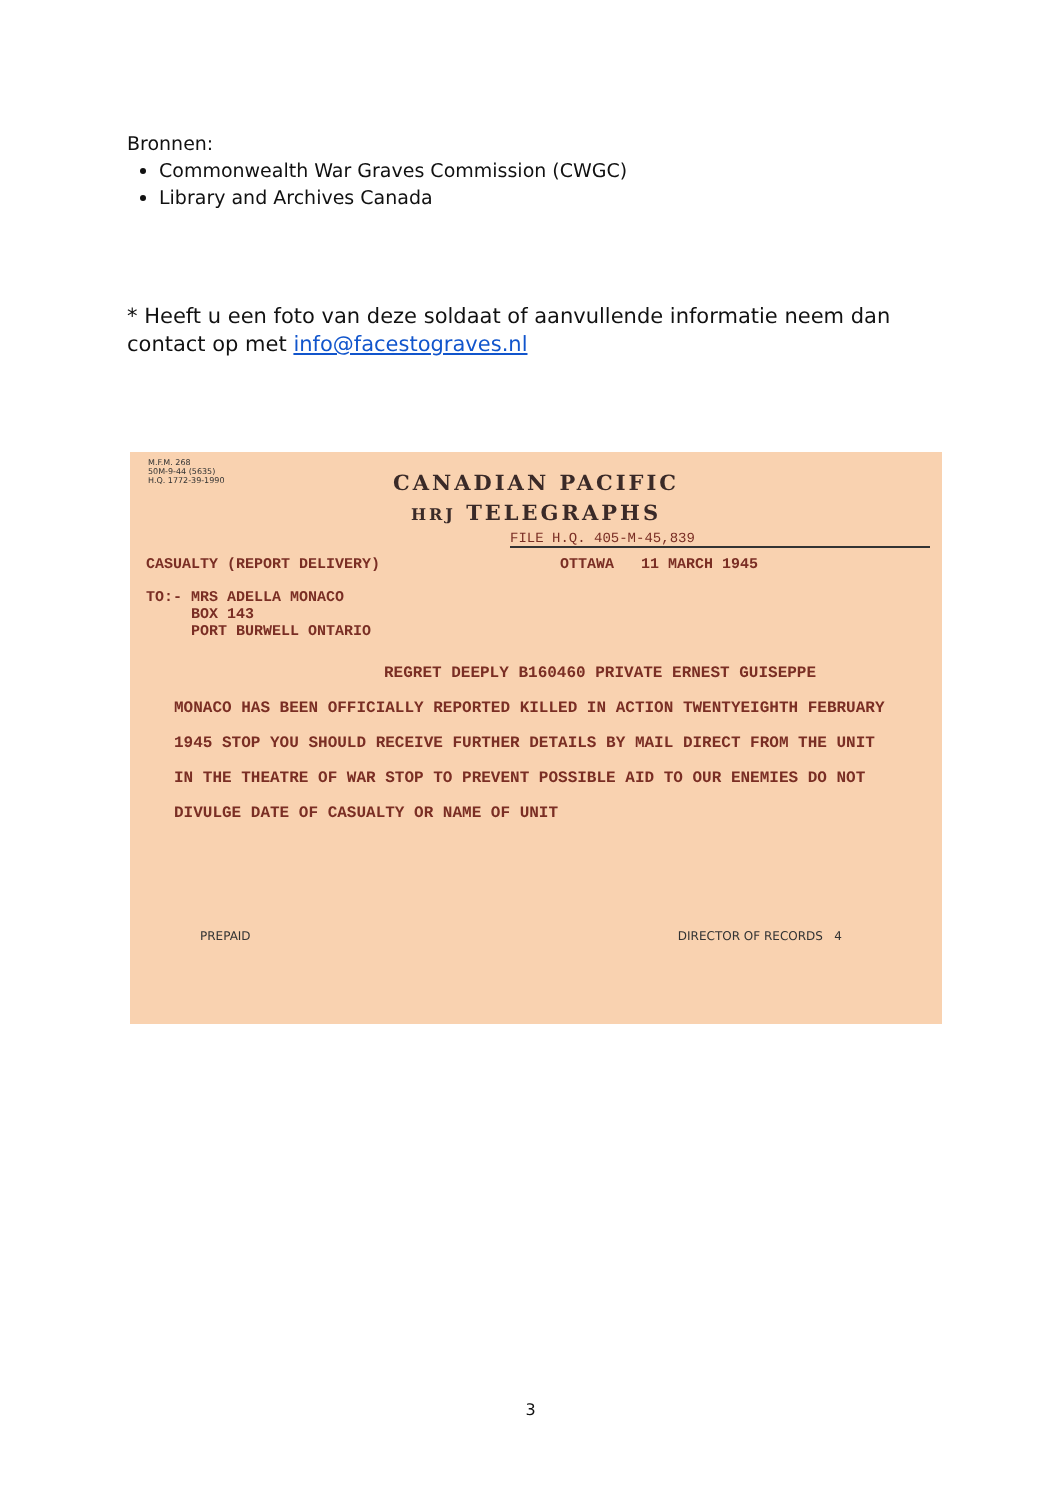Bronnen:
Commonwealth War Graves Commission (CWGC)
Library and Archives Canada
* Heeft u een foto van deze soldaat of aanvullende informatie neem dan contact op met info@facestograves.nl
M.F.M. 268
50M-9-44 (5635)
H.Q. 1772-39-1990
CANADIAN PACIFIC
HRJ TELEGRAPHS
FILE H.Q. 405-M-45,839
CASUALTY (REPORT DELIVERY) OTTAWA 11 MARCH 1945
TO:- MRS ADELLA MONACO
BOX 143
PORT BURWELL ONTARIO
REGRET DEEPLY B160460 PRIVATE ERNEST GUISEPPE
MONACO HAS BEEN OFFICIALLY REPORTED KILLED IN ACTION TWENTYEIGHTH FEBRUARY 1945 STOP YOU SHOULD RECEIVE FURTHER DETAILS BY MAIL DIRECT FROM THE UNIT IN THE THEATRE OF WAR STOP TO PREVENT POSSIBLE AID TO OUR ENEMIES DO NOT DIVULGE DATE OF CASUALTY OR NAME OF UNIT
PREPAID DIRECTOR OF RECORDS 4
3